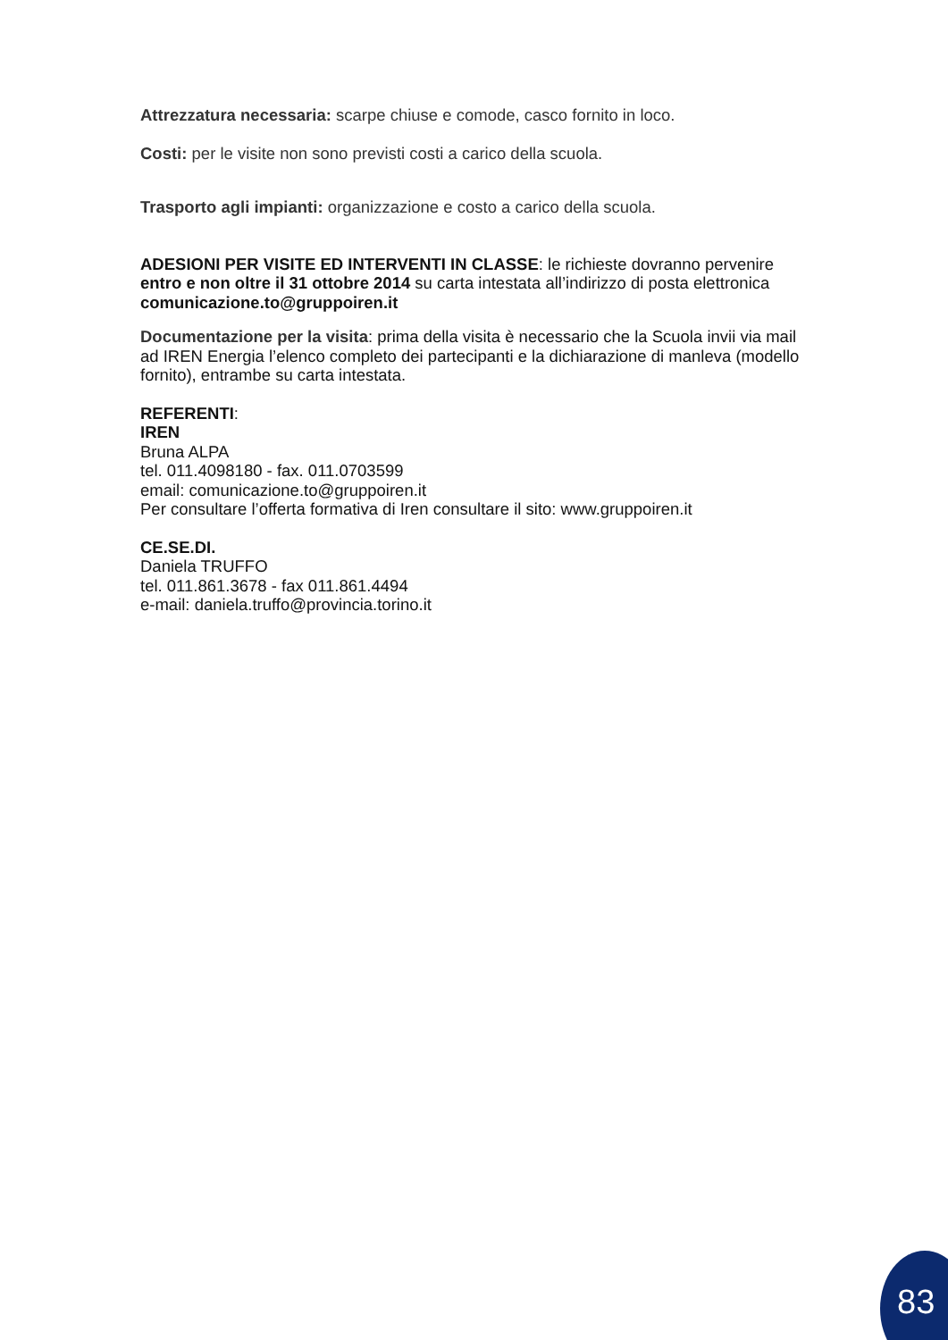Attrezzatura necessaria: scarpe chiuse e comode, casco fornito in loco.
Costi: per le visite non sono previsti costi a carico della scuola.
Trasporto agli impianti: organizzazione e costo a carico della scuola.
ADESIONI PER VISITE ED INTERVENTI IN CLASSE: le richieste dovranno pervenire entro e non oltre il 31 ottobre 2014 su carta intestata all’indirizzo di posta elettronica comunicazione.to@gruppoiren.it
Documentazione per la visita: prima della visita è necessario che la Scuola invii via mail ad IREN Energia l’elenco completo dei partecipanti e la dichiarazione di manleva (modello fornito), entrambe su carta intestata.
REFERENTI:
IREN
Bruna ALPA
tel. 011.4098180 - fax. 011.0703599
email: comunicazione.to@gruppoiren.it
Per consultare l’offerta formativa di Iren consultare il sito: www.gruppoiren.it
CE.SE.DI.
Daniela TRUFFO
tel. 011.861.3678 - fax 011.861.4494
e-mail: daniela.truffo@provincia.torino.it
83